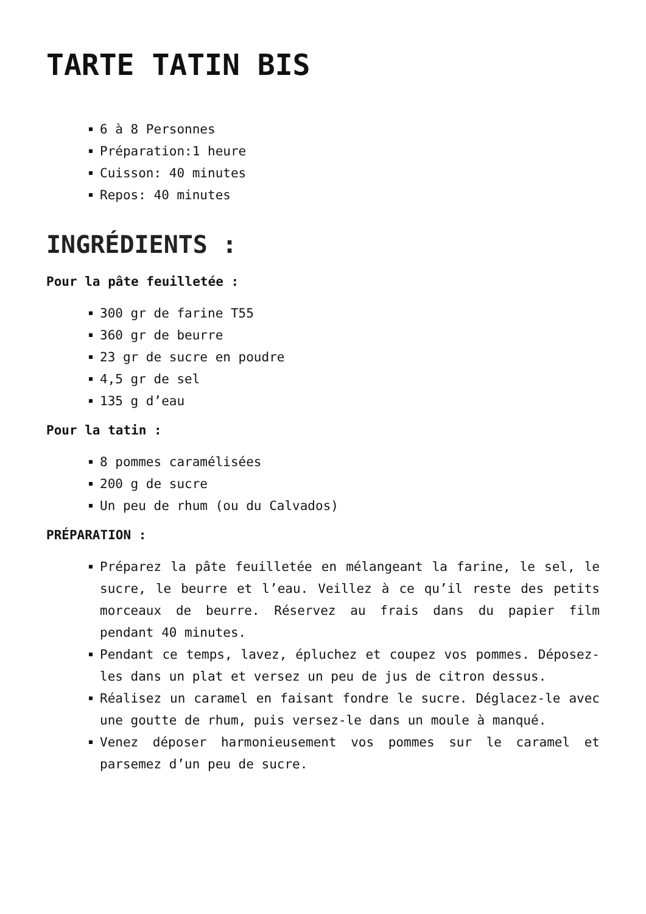TARTE TATIN BIS
6 à 8 Personnes
Préparation:1 heure
Cuisson: 40 minutes
Repos: 40 minutes
INGRÉDIENTS :
Pour la pâte feuilletée :
300 gr de farine T55
360 gr de beurre
23 gr de sucre en poudre
4,5 gr de sel
135 g d’eau
Pour la tatin :
8 pommes caramélisées
200 g de sucre
Un peu de rhum (ou du Calvados)
PRÉPARATION :
Préparez la pâte feuilletée en mélangeant la farine, le sel, le sucre, le beurre et l’eau. Veillez à ce qu’il reste des petits morceaux de beurre. Réservez au frais dans du papier film pendant 40 minutes.
Pendant ce temps, lavez, épluchez et coupez vos pommes. Déposez-les dans un plat et versez un peu de jus de citron dessus.
Réalisez un caramel en faisant fondre le sucre. Déglacez-le avec une goutte de rhum, puis versez-le dans un moule à manqué.
Venez déposer harmonieusement vos pommes sur le caramel et parsemez d’un peu de sucre.